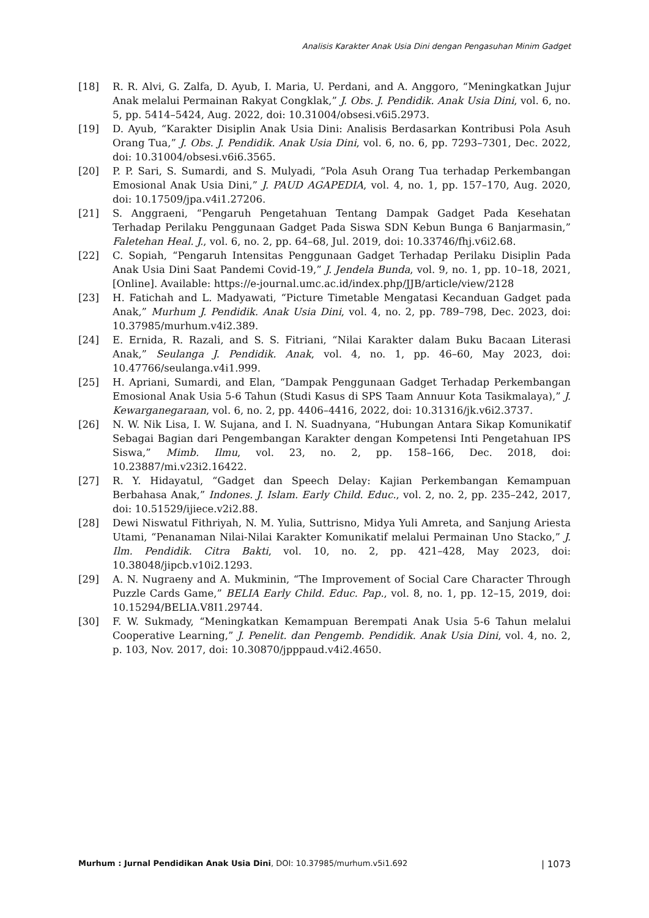Analisis Karakter Anak Usia Dini dengan Pengasuhan Minim Gadget
[18] R. R. Alvi, G. Zalfa, D. Ayub, I. Maria, U. Perdani, and A. Anggoro, “Meningkatkan Jujur Anak melalui Permainan Rakyat Congklak,” J. Obs. J. Pendidik. Anak Usia Dini, vol. 6, no. 5, pp. 5414–5424, Aug. 2022, doi: 10.31004/obsesi.v6i5.2973.
[19] D. Ayub, “Karakter Disiplin Anak Usia Dini: Analisis Berdasarkan Kontribusi Pola Asuh Orang Tua,” J. Obs. J. Pendidik. Anak Usia Dini, vol. 6, no. 6, pp. 7293–7301, Dec. 2022, doi: 10.31004/obsesi.v6i6.3565.
[20] P. P. Sari, S. Sumardi, and S. Mulyadi, “Pola Asuh Orang Tua terhadap Perkembangan Emosional Anak Usia Dini,” J. PAUD AGAPEDIA, vol. 4, no. 1, pp. 157–170, Aug. 2020, doi: 10.17509/jpa.v4i1.27206.
[21] S. Anggraeni, “Pengaruh Pengetahuan Tentang Dampak Gadget Pada Kesehatan Terhadap Perilaku Penggunaan Gadget Pada Siswa SDN Kebun Bunga 6 Banjarmasin,” Faletehan Heal. J., vol. 6, no. 2, pp. 64–68, Jul. 2019, doi: 10.33746/fhj.v6i2.68.
[22] C. Sopiah, “Pengaruh Intensitas Penggunaan Gadget Terhadap Perilaku Disiplin Pada Anak Usia Dini Saat Pandemi Covid-19,” J. Jendela Bunda, vol. 9, no. 1, pp. 10–18, 2021, [Online]. Available: https://e-journal.umc.ac.id/index.php/JJB/article/view/2128
[23] H. Fatichah and L. Madyawati, “Picture Timetable Mengatasi Kecanduan Gadget pada Anak,” Murhum J. Pendidik. Anak Usia Dini, vol. 4, no. 2, pp. 789–798, Dec. 2023, doi: 10.37985/murhum.v4i2.389.
[24] E. Ernida, R. Razali, and S. S. Fitriani, “Nilai Karakter dalam Buku Bacaan Literasi Anak,” Seulanga J. Pendidik. Anak, vol. 4, no. 1, pp. 46–60, May 2023, doi: 10.47766/seulanga.v4i1.999.
[25] H. Apriani, Sumardi, and Elan, “Dampak Penggunaan Gadget Terhadap Perkembangan Emosional Anak Usia 5-6 Tahun (Studi Kasus di SPS Taam Annuur Kota Tasikmalaya),” J. Kewarganegaraan, vol. 6, no. 2, pp. 4406–4416, 2022, doi: 10.31316/jk.v6i2.3737.
[26] N. W. Nik Lisa, I. W. Sujana, and I. N. Suadnyana, “Hubungan Antara Sikap Komunikatif Sebagai Bagian dari Pengembangan Karakter dengan Kompetensi Inti Pengetahuan IPS Siswa,” Mimb. Ilmu, vol. 23, no. 2, pp. 158–166, Dec. 2018, doi: 10.23887/mi.v23i2.16422.
[27] R. Y. Hidayatul, “Gadget dan Speech Delay: Kajian Perkembangan Kemampuan Berbahasa Anak,” Indones. J. Islam. Early Child. Educ., vol. 2, no. 2, pp. 235–242, 2017, doi: 10.51529/ijiece.v2i2.88.
[28] Dewi Niswatul Fithriyah, N. M. Yulia, Suttrisno, Midya Yuli Amreta, and Sanjung Ariesta Utami, “Penanaman Nilai-Nilai Karakter Komunikatif melalui Permainan Uno Stacko,” J. Ilm. Pendidik. Citra Bakti, vol. 10, no. 2, pp. 421–428, May 2023, doi: 10.38048/jipcb.v10i2.1293.
[29] A. N. Nugraeny and A. Mukminin, “The Improvement of Social Care Character Through Puzzle Cards Game,” BELIA Early Child. Educ. Pap., vol. 8, no. 1, pp. 12–15, 2019, doi: 10.15294/BELIA.V8I1.29744.
[30] F. W. Sukmady, “Meningkatkan Kemampuan Berempati Anak Usia 5-6 Tahun melalui Cooperative Learning,” J. Penelit. dan Pengemb. Pendidik. Anak Usia Dini, vol. 4, no. 2, p. 103, Nov. 2017, doi: 10.30870/jpppaud.v4i2.4650.
Murhum : Jurnal Pendidikan Anak Usia Dini, DOI: 10.37985/murhum.v5i1.692 | 1073